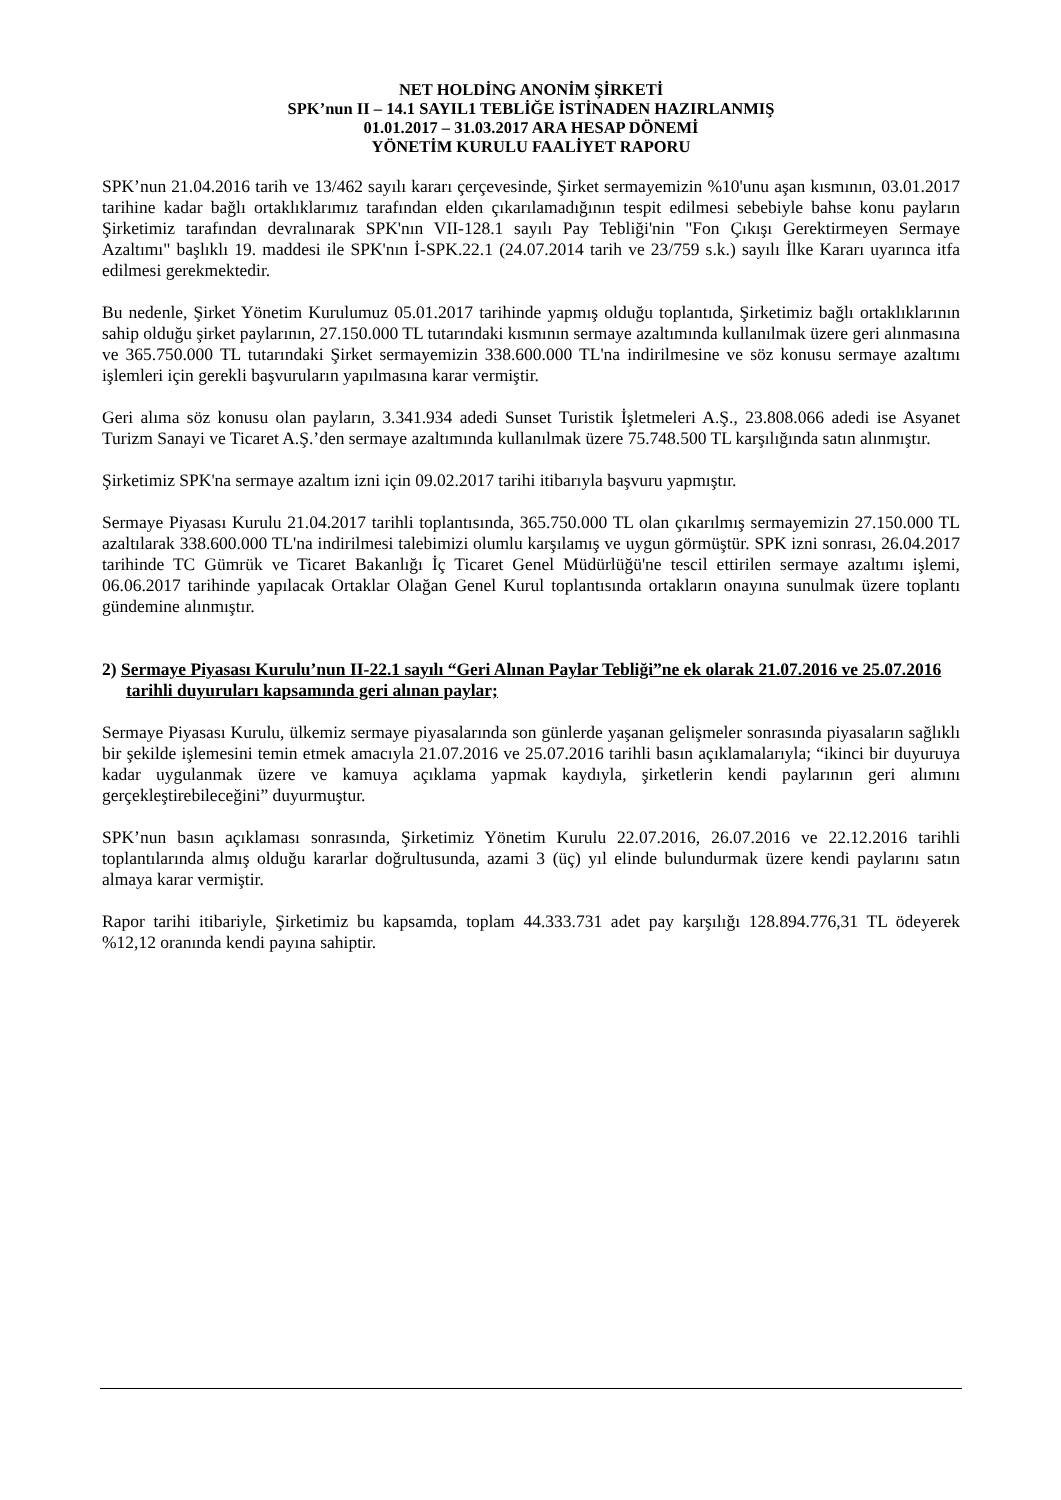NET HOLDİNG ANONİM ŞİRKETİ
SPK’nun II – 14.1 SAYIL1 TEBLİĞE İSTİNADEN HAZIRLANMIŞ
01.01.2017 – 31.03.2017 ARA HESAP DÖNEMİ
YÖNETİM KURULU FAALİYET RAPORU
SPK’nun 21.04.2016 tarih ve 13/462 sayılı kararı çerçevesinde, Şirket sermayemizin %10'unu aşan kısmının, 03.01.2017 tarihine kadar bağlı ortaklıklarımız tarafından elden çıkarılamadığının tespit edilmesi sebebiyle bahse konu payların Şirketimiz tarafından devralınarak SPK'nın VII-128.1 sayılı Pay Tebliği'nin "Fon Çıkışı Gerektirmeyen Sermaye Azaltımı" başlıklı 19. maddesi ile SPK'nın İ-SPK.22.1 (24.07.2014 tarih ve 23/759 s.k.) sayılı İlke Kararı uyarınca itfa edilmesi gerekmektedir.
Bu nedenle, Şirket Yönetim Kurulumuz 05.01.2017 tarihinde yapmış olduğu toplantıda, Şirketimiz bağlı ortaklıklarının sahip olduğu şirket paylarının, 27.150.000 TL tutarındaki kısmının sermaye azaltımında kullanılmak üzere geri alınmasına ve 365.750.000 TL tutarındaki Şirket sermayemizin 338.600.000 TL'na indirilmesine ve söz konusu sermaye azaltımı işlemleri için gerekli başvuruların yapılmasına karar vermiştir.
Geri alıma söz konusu olan payların, 3.341.934 adedi Sunset Turistik İşletmeleri A.Ş., 23.808.066 adedi ise Asyanet Turizm Sanayi ve Ticaret A.Ş.’den sermaye azaltımında kullanılmak üzere 75.748.500 TL karşılığında satın alınmıştır.
Şirketimiz SPK'na sermaye azaltım izni için 09.02.2017 tarihi itibarıyla başvuru yapmıştır.
Sermaye Piyasası Kurulu 21.04.2017 tarihli toplantısında, 365.750.000 TL olan çıkarılmış sermayemizin 27.150.000 TL azaltılarak 338.600.000 TL'na indirilmesi talebimizi olumlu karşılamış ve uygun görmüştür. SPK izni sonrası, 26.04.2017 tarihinde TC Gümrük ve Ticaret Bakanlığı İç Ticaret Genel Müdürlüğü'ne tescil ettirilen sermaye azaltımı işlemi, 06.06.2017 tarihinde yapılacak Ortaklar Olağan Genel Kurul toplantısında ortakların onayına sunulmak üzere toplantı gündemine alınmıştır.
2) Sermaye Piyasası Kurulu’nun II-22.1 sayılı “Geri Alınan Paylar Tebliği”ne ek olarak 21.07.2016 ve 25.07.2016 tarihli duyuruları kapsamında geri alınan paylar;
Sermaye Piyasası Kurulu, ülkemiz sermaye piyasalarında son günlerde yaşanan gelişmeler sonrasında piyasaların sağlıklı bir şekilde işlemesini temin etmek amacıyla 21.07.2016 ve 25.07.2016 tarihli basın açıklamalarıyla; “ikinci bir duyuruya kadar uygulanmak üzere ve kamuya açıklama yapmak kaydıyla, şirketlerin kendi paylarının geri alımını gerçekleştirebileceğini” duyurmuştur.
SPK’nun basın açıklaması sonrasında, Şirketimiz Yönetim Kurulu 22.07.2016, 26.07.2016 ve 22.12.2016 tarihli toplantılarında almış olduğu kararlar doğrultusunda, azami 3 (üç) yıl elinde bulundurmak üzere kendi paylarını satın almaya karar vermiştir.
Rapor tarihi itibariyle, Şirketimiz bu kapsamda, toplam 44.333.731 adet pay karşılığı 128.894.776,31 TL ödeyerek %12,12 oranında kendi payına sahiptir.